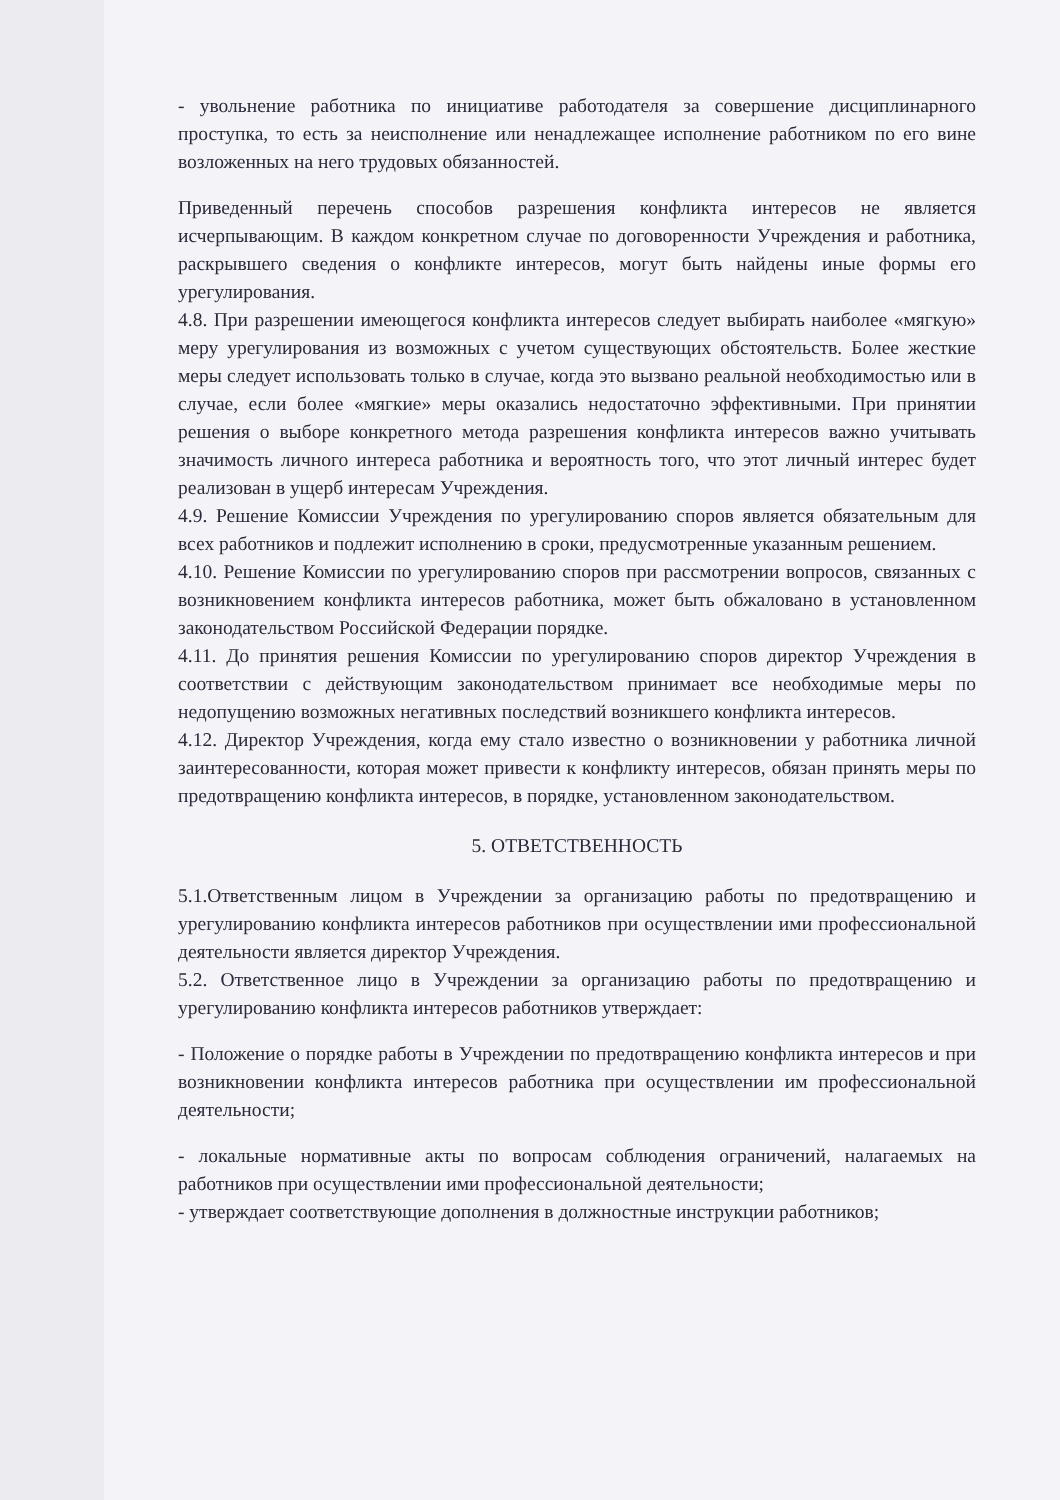- увольнение работника по инициативе работодателя за совершение дисциплинарного проступка, то есть за неисполнение или ненадлежащее исполнение работником по его вине возложенных на него трудовых обязанностей.
Приведенный перечень способов разрешения конфликта интересов не является исчерпывающим. В каждом конкретном случае по договоренности Учреждения и работника, раскрывшего сведения о конфликте интересов, могут быть найдены иные формы его урегулирования.
4.8. При разрешении имеющегося конфликта интересов следует выбирать наиболее «мягкую» меру урегулирования из возможных с учетом существующих обстоятельств. Более жесткие меры следует использовать только в случае, когда это вызвано реальной необходимостью или в случае, если более «мягкие» меры оказались недостаточно эффективными. При принятии решения о выборе конкретного метода разрешения конфликта интересов важно учитывать значимость личного интереса работника и вероятность того, что этот личный интерес будет реализован в ущерб интересам Учреждения.
4.9. Решение Комиссии Учреждения по урегулированию споров является обязательным для всех работников и подлежит исполнению в сроки, предусмотренные указанным решением.
4.10. Решение Комиссии по урегулированию споров при рассмотрении вопросов, связанных с возникновением конфликта интересов работника, может быть обжаловано в установленном законодательством Российской Федерации порядке.
4.11. До принятия решения Комиссии по урегулированию споров директор Учреждения в соответствии с действующим законодательством принимает все необходимые меры по недопущению возможных негативных последствий возникшего конфликта интересов.
4.12. Директор Учреждения, когда ему стало известно о возникновении у работника личной заинтересованности, которая может привести к конфликту интересов, обязан принять меры по предотвращению конфликта интересов, в порядке, установленном законодательством.
5. ОТВЕТСТВЕННОСТЬ
5.1.Ответственным лицом в Учреждении за организацию работы по предотвращению и урегулированию конфликта интересов работников при осуществлении ими профессиональной деятельности является директор Учреждения.
5.2. Ответственное лицо в Учреждении за организацию работы по предотвращению и урегулированию конфликта интересов работников утверждает:
- Положение о порядке работы в Учреждении по предотвращению конфликта интересов и при возникновении конфликта интересов работника при осуществлении им профессиональной деятельности;
- локальные нормативные акты по вопросам соблюдения ограничений, налагаемых на работников при осуществлении ими профессиональной деятельности;
- утверждает соответствующие дополнения в должностные инструкции работников;